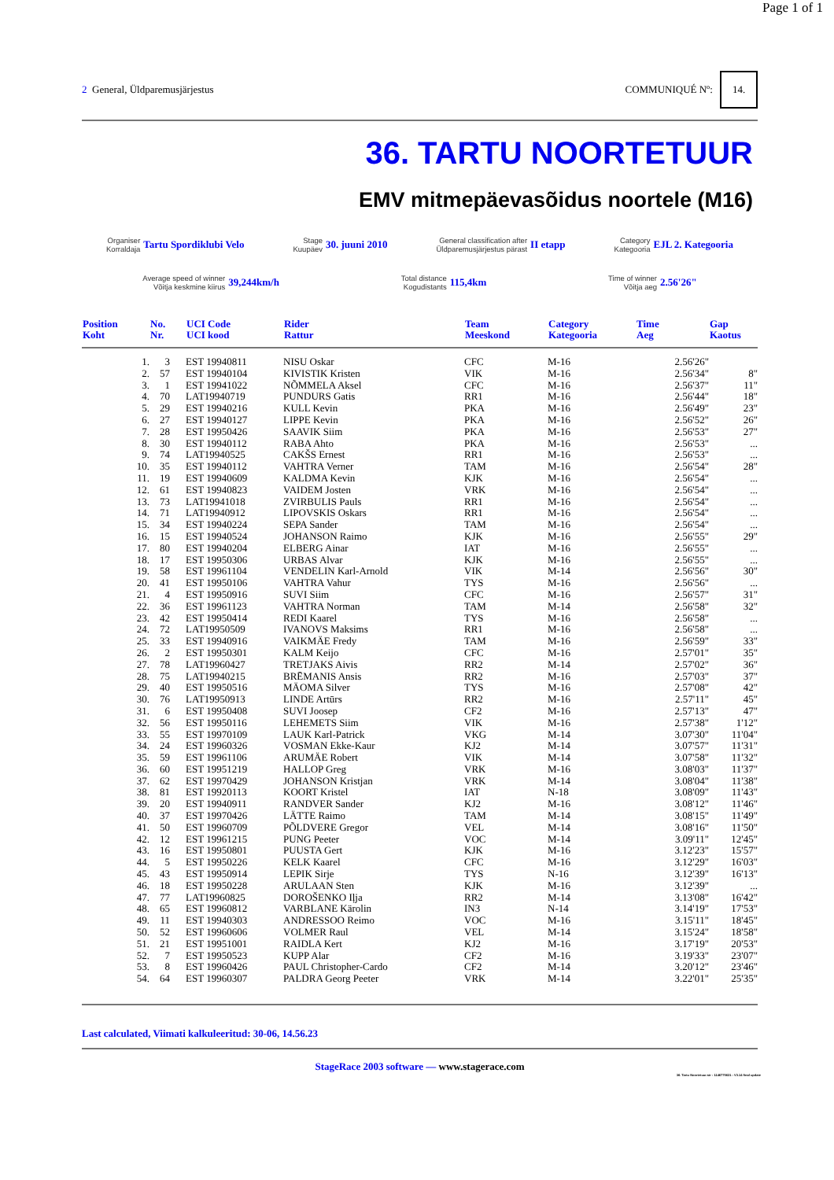Page 1 of 1
2 General, Üldparemusjärjestus
COMMUNIQUÉ Nº: 14.
36. TARTU NOORTETUUR
EMV mitmepäevasõidus noortele (M16)
Organiser
Korraldaja
Tartu Spordiklubi Velo
Stage
Kuupäev
30. juuni 2010
General classification after
Üldparemusjärjestus pärast
II etapp
Category
Kategooria
EJL 2. Kategooria
Average speed of winner
Võitja keskmine kiirus
39,244km/h
Total distance
Kogudistants
115,4km
Time of winner
Võitja aeg
2.56'26"
| Position Koht | | No. Nr. | UCI Code UCI kood | Rider Rattur | Team Meeskond | Category Kategooria | Time Aeg | Gap Kaotus |
| --- | --- | --- | --- | --- | --- | --- | --- | --- |
| | 1. | 3 | EST 19940811 | NISU Oskar | CFC | M-16 | 2.56'26" | |
| | 2. | 57 | EST 19940104 | KIVISTIK Kristen | VIK | M-16 | 2.56'34" | 8" |
| | 3. | 1 | EST 19941022 | NÕMMELA Aksel | CFC | M-16 | 2.56'37" | 11" |
| | 4. | 70 | LAT19940719 | PUNDURS Gatis | RR1 | M-16 | 2.56'44" | 18" |
| | 5. | 29 | EST 19940216 | KULL Kevin | PKA | M-16 | 2.56'49" | 23" |
| | 6. | 27 | EST 19940127 | LIPPE Kevin | PKA | M-16 | 2.56'52" | 26" |
| | 7. | 28 | EST 19950426 | SAAVIK Siim | PKA | M-16 | 2.56'53" | 27" |
| | 8. | 30 | EST 19940112 | RABA Ahto | PKA | M-16 | 2.56'53" | ... |
| | 9. | 74 | LAT19940525 | CAKŠS Ernest | RR1 | M-16 | 2.56'53" | ... |
| | 10. | 35 | EST 19940112 | VAHTRA Verner | TAM | M-16 | 2.56'54" | 28" |
| | 11. | 19 | EST 19940609 | KALDMA Kevin | KJK | M-16 | 2.56'54" | ... |
| | 12. | 61 | EST 19940823 | VAIDEM Josten | VRK | M-16 | 2.56'54" | ... |
| | 13. | 73 | LAT19941018 | ZVIRBULIS Pauls | RR1 | M-16 | 2.56'54" | ... |
| | 14. | 71 | LAT19940912 | LIPOVSKIS Oskars | RR1 | M-16 | 2.56'54" | ... |
| | 15. | 34 | EST 19940224 | SEPA Sander | TAM | M-16 | 2.56'54" | ... |
| | 16. | 15 | EST 19940524 | JOHANSON Raimo | KJK | M-16 | 2.56'55" | 29" |
| | 17. | 80 | EST 19940204 | ELBERG Ainar | IAT | M-16 | 2.56'55" | ... |
| | 18. | 17 | EST 19950306 | URBAS Alvar | KJK | M-16 | 2.56'55" | ... |
| | 19. | 58 | EST 19961104 | VENDELIN Karl-Arnold | VIK | M-14 | 2.56'56" | 30" |
| | 20. | 41 | EST 19950106 | VAHTRA Vahur | TYS | M-16 | 2.56'56" | ... |
| | 21. | 4 | EST 19950916 | SUVI Siim | CFC | M-16 | 2.56'57" | 31" |
| | 22. | 36 | EST 19961123 | VAHTRA Norman | TAM | M-14 | 2.56'58" | 32" |
| | 23. | 42 | EST 19950414 | REDI Kaarel | TYS | M-16 | 2.56'58" | ... |
| | 24. | 72 | LAT19950509 | IVANOVS Maksims | RR1 | M-16 | 2.56'58" | ... |
| | 25. | 33 | EST 19940916 | VAIKMÄE Fredy | TAM | M-16 | 2.56'59" | 33" |
| | 26. | 2 | EST 19950301 | KALM Keijo | CFC | M-16 | 2.57'01" | 35" |
| | 27. | 78 | LAT19960427 | TRETJAKS Aivis | RR2 | M-14 | 2.57'02" | 36" |
| | 28. | 75 | LAT19940215 | BRĒMANIS Ansis | RR2 | M-16 | 2.57'03" | 37" |
| | 29. | 40 | EST 19950516 | MÄOMA Silver | TYS | M-16 | 2.57'08" | 42" |
| | 30. | 76 | LAT19950913 | LINDE Artūrs | RR2 | M-16 | 2.57'11" | 45" |
| | 31. | 6 | EST 19950408 | SUVI Joosep | CF2 | M-16 | 2.57'13" | 47" |
| | 32. | 56 | EST 19950116 | LEHEMETS Siim | VIK | M-16 | 2.57'38" | 1'12" |
| | 33. | 55 | EST 19970109 | LAUK Karl-Patrick | VKG | M-14 | 3.07'30" | 11'04" |
| | 34. | 24 | EST 19960326 | VOSMAN Ekke-Kaur | KJ2 | M-14 | 3.07'57" | 11'31" |
| | 35. | 59 | EST 19961106 | ARUMÄE Robert | VIK | M-14 | 3.07'58" | 11'32" |
| | 36. | 60 | EST 19951219 | HALLOP Greg | VRK | M-16 | 3.08'03" | 11'37" |
| | 37. | 62 | EST 19970429 | JOHANSON Kristjan | VRK | M-14 | 3.08'04" | 11'38" |
| | 38. | 81 | EST 19920113 | KOORT Kristel | IAT | N-18 | 3.08'09" | 11'43" |
| | 39. | 20 | EST 19940911 | RANDVER Sander | KJ2 | M-16 | 3.08'12" | 11'46" |
| | 40. | 37 | EST 19970426 | LÄTTE Raimo | TAM | M-14 | 3.08'15" | 11'49" |
| | 41. | 50 | EST 19960709 | PÕLDVERE Gregor | VEL | M-14 | 3.08'16" | 11'50" |
| | 42. | 12 | EST 19961215 | PUNG Peeter | VOC | M-14 | 3.09'11" | 12'45" |
| | 43. | 16 | EST 19950801 | PUUSTA Gert | KJK | M-16 | 3.12'23" | 15'57" |
| | 44. | 5 | EST 19950226 | KELK Kaarel | CFC | M-16 | 3.12'29" | 16'03" |
| | 45. | 43 | EST 19950914 | LEPIK Sirje | TYS | N-16 | 3.12'39" | 16'13" |
| | 46. | 18 | EST 19950228 | ARULAAN Sten | KJK | M-16 | 3.12'39" | ... |
| | 47. | 77 | LAT19960825 | DOROŠENKO Iļja | RR2 | M-14 | 3.13'08" | 16'42" |
| | 48. | 65 | EST 19960812 | VARBLANE Kärolin | IN3 | N-14 | 3.14'19" | 17'53" |
| | 49. | 11 | EST 19940303 | ANDRESSOO Reimo | VOC | M-16 | 3.15'11" | 18'45" |
| | 50. | 52 | EST 19960606 | VOLMER Raul | VEL | M-14 | 3.15'24" | 18'58" |
| | 51. | 21 | EST 19951001 | RAIDLA Kert | KJ2 | M-16 | 3.17'19" | 20'53" |
| | 52. | 7 | EST 19950523 | KUPP Alar | CF2 | M-16 | 3.19'33" | 23'07" |
| | 53. | 8 | EST 19960426 | PAUL Christopher-Cardo | CF2 | M-14 | 3.20'12" | 23'46" |
| | 54. | 64 | EST 19960307 | PALDRA Georg Peeter | VRK | M-14 | 3.22'01" | 25'35" |
Last calculated, Viimati kalkuleeritud: 30-06, 14.56.23
StageRace 2003 software — www.stagerace.com
36. Tartu Noortetuur.str : 1146775621 : V3.14 final update